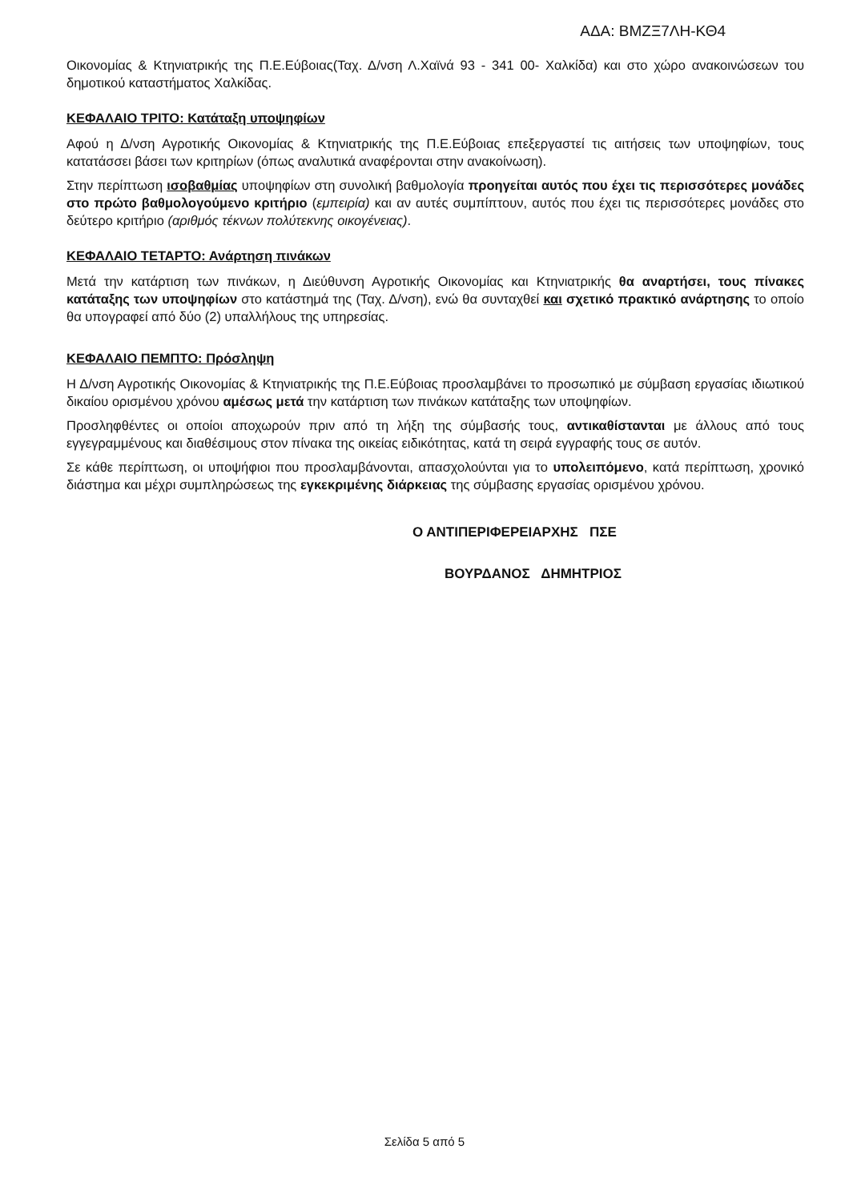ΑΔΑ: ΒΜΖΞ7ΛΗ-ΚΘ4
Οικονομίας & Κτηνιατρικής της Π.Ε.Εύβοιας(Ταχ. Δ/νση Λ.Χαϊνά 93 - 341 00- Χαλκίδα) και στο χώρο ανακοινώσεων του δημοτικού καταστήματος Χαλκίδας.
ΚΕΦΑΛΑΙΟ ΤΡΙΤΟ: Κατάταξη υποψηφίων
Αφού η Δ/νση Αγροτικής Οικονομίας & Κτηνιατρικής της Π.Ε.Εύβοιας επεξεργαστεί τις αιτήσεις των υποψηφίων, τους κατατάσσει βάσει των κριτηρίων (όπως αναλυτικά αναφέρονται στην ανακοίνωση).
Στην περίπτωση ισοβαθμίας υποψηφίων στη συνολική βαθμολογία προηγείται αυτός που έχει τις περισσότερες μονάδες στο πρώτο βαθμολογούμενο κριτήριο (εμπειρία) και αν αυτές συμπίπτουν, αυτός που έχει τις περισσότερες μονάδες στο δεύτερο κριτήριο (αριθμός τέκνων πολύτεκνης οικογένειας).
ΚΕΦΑΛΑΙΟ ΤΕΤΑΡΤΟ: Ανάρτηση πινάκων
Μετά την κατάρτιση των πινάκων, η Διεύθυνση Αγροτικής Οικονομίας και Κτηνιατρικής θα αναρτήσει, τους πίνακες κατάταξης των υποψηφίων στο κατάστημά της (Ταχ. Δ/νση), ενώ θα συνταχθεί και σχετικό πρακτικό ανάρτησης το οποίο θα υπογραφεί από δύο (2) υπαλλήλους της υπηρεσίας.
ΚΕΦΑΛΑΙΟ ΠΕΜΠΤΟ: Πρόσληψη
Η Δ/νση Αγροτικής Οικονομίας & Κτηνιατρικής της Π.Ε.Εύβοιας προσλαμβάνει το προσωπικό με σύμβαση εργασίας ιδιωτικού δικαίου ορισμένου χρόνου αμέσως μετά την κατάρτιση των πινάκων κατάταξης των υποψηφίων.
Προσληφθέντες οι οποίοι αποχωρούν πριν από τη λήξη της σύμβασής τους, αντικαθίστανται με άλλους από τους εγγεγραμμένους και διαθέσιμους στον πίνακα της οικείας ειδικότητας, κατά τη σειρά εγγραφής τους σε αυτόν.
Σε κάθε περίπτωση, οι υποψήφιοι που προσλαμβάνονται, απασχολούνται για το υπολειπόμενο, κατά περίπτωση, χρονικό διάστημα και μέχρι συμπληρώσεως της εγκεκριμένης διάρκειας της σύμβασης εργασίας ορισμένου χρόνου.
Ο ΑΝΤΙΠΕΡΙΦΕΡΕΙΑΡΧΗΣ ΠΣΕ
ΒΟΥΡΔΑΝΟΣ ΔΗΜΗΤΡΙΟΣ
Σελίδα 5 από 5